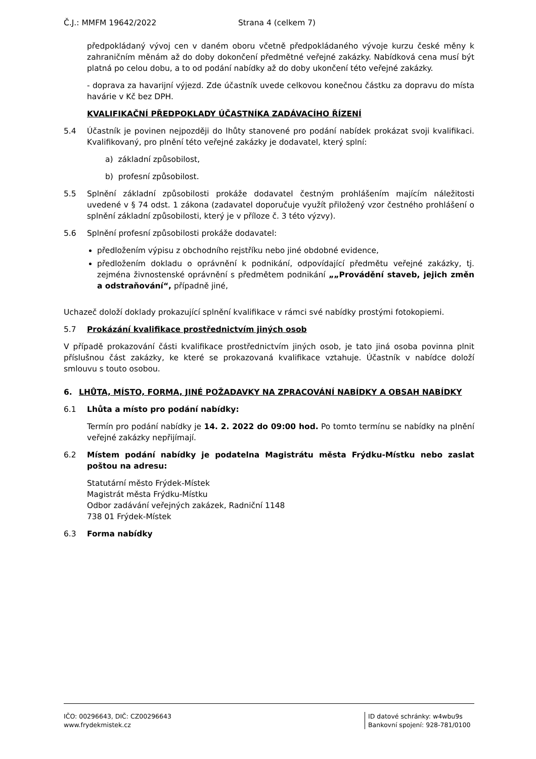Č.J.: MMFM 19642/2022 Strana 4 (celkem 7)
předpokládaný vývoj cen v daném oboru včetně předpokládaného vývoje kurzu české měny k zahraničním měnám až do doby dokončení předmětné veřejné zakázky. Nabídková cena musí být platná po celou dobu, a to od podání nabídky až do doby ukončení této veřejné zakázky.
- doprava za havarijní výjezd. Zde účastník uvede celkovou konečnou částku za dopravu do místa havárie v Kč bez DPH.
KVALIFIKAČNÍ PŘEDPOKLADY ÚČASTNÍKA ZADÁVACÍHO ŘÍZENÍ
5.4 Účastník je povinen nejpozději do lhůty stanovené pro podání nabídek prokázat svoji kvalifikaci. Kvalifikovaný, pro plnění této veřejné zakázky je dodavatel, který splní:
a) základní způsobilost,
b) profesní způsobilost.
5.5 Splnění základní způsobilosti prokáže dodavatel čestným prohlášením majícím náležitosti uvedené v § 74 odst. 1 zákona (zadavatel doporučuje využít přiložený vzor čestného prohlášení o splnění základní způsobilosti, který je v příloze č. 3 této výzvy).
5.6 Splnění profesní způsobilosti prokáže dodavatel:
předložením výpisu z obchodního rejstříku nebo jiné obdobné evidence,
předložením dokladu o oprávnění k podnikání, odpovídající předmětu veřejné zakázky, tj. zejména živnostenské oprávnění s předmětem podnikání „„Provádění staveb, jejich změn a odstraňování“, případně jiné,
Uchazeč doloží doklady prokazující splnění kvalifikace v rámci své nabídky prostými fotokopiemi.
5.7 Prokázání kvalifikace prostřednictvím jiných osob
V případě prokazování části kvalifikace prostřednictvím jiných osob, je tato jiná osoba povinna plnit příslušnou část zakázky, ke které se prokazovaná kvalifikace vztahuje. Účastník v nabídce doloží smlouvu s touto osobou.
6. LHŮTA, MÍSTO, FORMA, JINÉ POŽADAVKY NA ZPRACOVÁNÍ NABÍDKY A OBSAH NABÍDKY
6.1 Lhůta a místo pro podání nabídky:
Termín pro podání nabídky je 14. 2. 2022 do 09:00 hod. Po tomto termínu se nabídky na plnění veřejné zakázky nepřijímají.
6.2 Místem podání nabídky je podatelna Magistrátu města Frýdku-Místku nebo zaslat poštou na adresu:
Statutární město Frýdek-Místek
Magistrát města Frýdku-Místku
Odbor zadávání veřejných zakázek, Radniční 1148
738 01 Frýdek-Místek
6.3 Forma nabídky
IČO: 00296643, DIČ: CZ00296643
www.frydekmistek.cz
ID datové schránky: w4wbu9s
Bankovní spojení: 928-781/0100